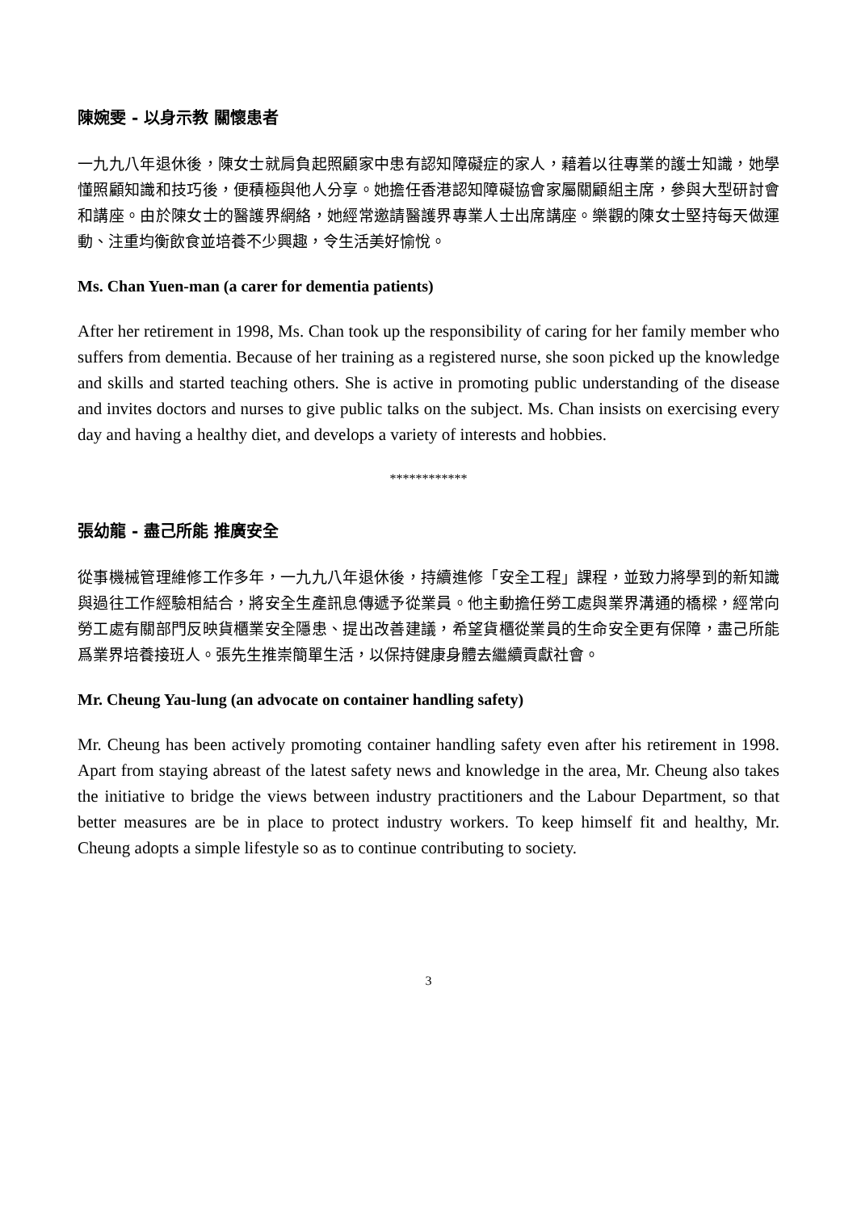陳婉雯 - 以身示教 關懷患者
一九九八年退休後，陳女士就肩負起照顧家中患有認知障礙症的家人，藉着以往專業的護士知識，她學懂照顧知識和技巧後，便積極與他人分享。她擔任香港認知障礙協會家屬關顧組主席，參與大型研討會和講座。由於陳女士的醫護界網絡，她經常邀請醫護界專業人士出席講座。樂觀的陳女士堅持每天做運動、注重均衡飲食並培養不少興趣，令生活美好愉悅。
Ms. Chan Yuen-man (a carer for dementia patients)
After her retirement in 1998, Ms. Chan took up the responsibility of caring for her family member who suffers from dementia. Because of her training as a registered nurse, she soon picked up the knowledge and skills and started teaching others. She is active in promoting public understanding of the disease and invites doctors and nurses to give public talks on the subject. Ms. Chan insists on exercising every day and having a healthy diet, and develops a variety of interests and hobbies.
************
張幼龍 - 盡己所能 推廣安全
從事機械管理維修工作多年，一九九八年退休後，持續進修「安全工程」課程，並致力將學到的新知識與過往工作經驗相結合，將安全生產訊息傳遞予從業員。他主動擔任勞工處與業界溝通的橋樑，經常向勞工處有關部門反映貨櫃業安全隱患、提出改善建議，希望貨櫃從業員的生命安全更有保障，盡己所能爲業界培養接班人。張先生推崇簡單生活，以保持健康身體去繼續貢獻社會。
Mr. Cheung Yau-lung (an advocate on container handling safety)
Mr. Cheung has been actively promoting container handling safety even after his retirement in 1998. Apart from staying abreast of the latest safety news and knowledge in the area, Mr. Cheung also takes the initiative to bridge the views between industry practitioners and the Labour Department, so that better measures are be in place to protect industry workers. To keep himself fit and healthy, Mr. Cheung adopts a simple lifestyle so as to continue contributing to society.
3